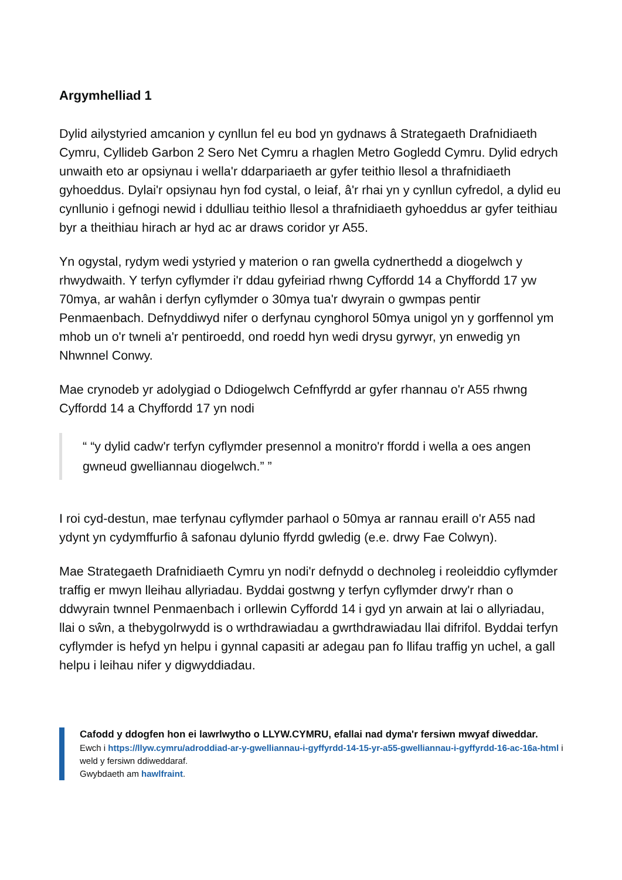Argymhelliad 1
Dylid ailystyried amcanion y cynllun fel eu bod yn gydnaws â Strategaeth Drafnidiaeth Cymru, Cyllideb Garbon 2 Sero Net Cymru a rhaglen Metro Gogledd Cymru. Dylid edrych unwaith eto ar opsiynau i wella'r ddarpariaeth ar gyfer teithio llesol a thrafnidiaeth gyhoeddus. Dylai'r opsiynau hyn fod cystal, o leiaf, â'r rhai yn y cynllun cyfredol, a dylid eu cynllunio i gefnogi newid i ddulliau teithio llesol a thrafnidiaeth gyhoeddus ar gyfer teithiau byr a theithiau hirach ar hyd ac ar draws coridor yr A55.
Yn ogystal, rydym wedi ystyried y materion o ran gwella cydnerthedd a diogelwch y rhwydwaith. Y terfyn cyflymder i'r ddau gyfeiriad rhwng Cyffordd 14 a Chyffordd 17 yw 70mya, ar wahân i derfyn cyflymder o 30mya tua'r dwyrain o gwmpas pentir Penmaenbach. Defnyddiwyd nifer o derfynau cynghorol 50mya unigol yn y gorffennol ym mhob un o'r twneli a'r pentiroedd, ond roedd hyn wedi drysu gyrwyr, yn enwedig yn Nhwnnel Conwy.
Mae crynodeb yr adolygiad o Ddiogelwch Cefnffyrdd ar gyfer rhannau o'r A55 rhwng Cyffordd 14 a Chyffordd 17 yn nodi
“ “y dylid cadw'r terfyn cyflymder presennol a monitro'r ffordd i wella a oes angen gwneud gwelliannau diogelwch.” ”
I roi cyd-destun, mae terfynau cyflymder parhaol o 50mya ar rannau eraill o'r A55 nad ydynt yn cydymffurfio â safonau dylunio ffyrdd gwledig (e.e. drwy Fae Colwyn).
Mae Strategaeth Drafnidiaeth Cymru yn nodi'r defnydd o dechnoleg i reoleiddio cyflymder traffig er mwyn lleihau allyriadau. Byddai gostwng y terfyn cyflymder drwy'r rhan o ddwyrain twnnel Penmaenbach i orllewin Cyffordd 14 i gyd yn arwain at lai o allyriadau, llai o sŵn, a thebygolrwydd is o wrthdrawiadau a gwrthdrawiadau llai difrifol. Byddai terfyn cyflymder is hefyd yn helpu i gynnal capasiti ar adegau pan fo llifau traffig yn uchel, a gall helpu i leihau nifer y digwyddiadau.
Cafodd y ddogfen hon ei lawrlwytho o LLYW.CYMRU, efallai nad dyma'r fersiwn mwyaf diweddar.
Ewch i https://llyw.cymru/adroddiad-ar-y-gwelliannau-i-gyffyrdd-14-15-yr-a55-gwelliannau-i-gyffyrdd-16-ac-16a-html i weld y fersiwn ddiweddaraf.
Gwybdaeth am hawlfraint.